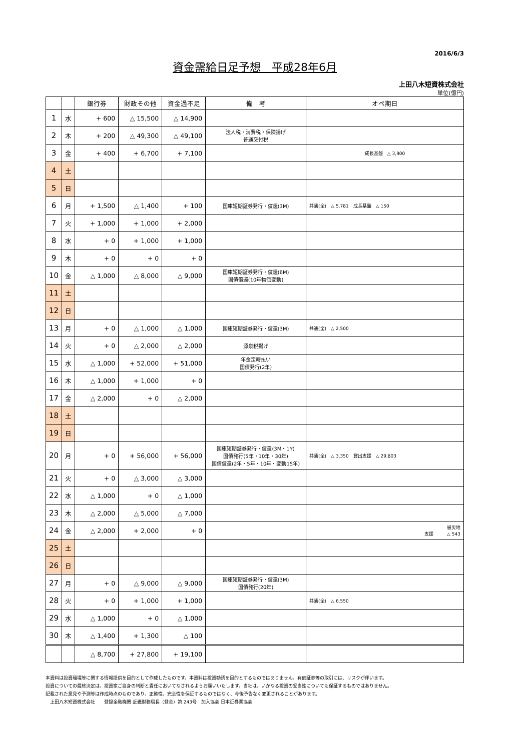2016/6/3
資金需給日足予想　平成28年6月
上田八木短資株式会社
単位(億円)
| | | 銀行券 | 財政その他 | 資金過不足 | 備 考 | オペ期日 |
| --- | --- | --- | --- | --- | --- | --- |
| 1 | 水 | + 600 | △ 15,500 | △ 14,900 | | |
| 2 | 木 | + 200 | △ 49,300 | △ 49,100 | 法人税・消費税・保険揚げ 普通交付税 | |
| 3 | 金 | + 400 | + 6,700 | + 7,100 | | 成長基盤 △ 3,900 |
| 4 | 土 | | | | | |
| 5 | 日 | | | | | |
| 6 | 月 | + 1,500 | △ 1,400 | + 100 | 国庫短期証券発行・償還(3M) | 共通(全) △ 5,781 成長基盤 △ 150 |
| 7 | 火 | + 1,000 | + 1,000 | + 2,000 | | |
| 8 | 水 | + 0 | + 1,000 | + 1,000 | | |
| 9 | 木 | + 0 | + 0 | + 0 | | |
| 10 | 金 | △ 1,000 | △ 8,000 | △ 9,000 | 国庫短期証券発行・償還(6M) 国債償還(10年物価変動) | |
| 11 | 土 | | | | | |
| 12 | 日 | | | | | |
| 13 | 月 | + 0 | △ 1,000 | △ 1,000 | 国庫短期証券発行・償還(3M) | 共通(全) △ 2,500 |
| 14 | 火 | + 0 | △ 2,000 | △ 2,000 | 源泉税揚げ | |
| 15 | 水 | △ 1,000 | + 52,000 | + 51,000 | 年金定時払い 国債発行(2年) | |
| 16 | 木 | △ 1,000 | + 1,000 | + 0 | | |
| 17 | 金 | △ 2,000 | + 0 | △ 2,000 | | |
| 18 | 土 | | | | | |
| 19 | 日 | | | | | |
| 20 | 月 | + 0 | + 56,000 | + 56,000 | 国庫短期証券発行・償還(3M・1Y) 国債発行(5年・10年・30年) 国債償還(2年・5年・10年・変動15年) | 共通(全) △ 3,350 貸出支援 △ 29,803 |
| 21 | 火 | + 0 | △ 3,000 | △ 3,000 | | |
| 22 | 水 | △ 1,000 | + 0 | △ 1,000 | | |
| 23 | 木 | △ 2,000 | △ 5,000 | △ 7,000 | | |
| 24 | 金 | △ 2,000 | + 2,000 | + 0 | | 被災地 支援 △ 543 |
| 25 | 土 | | | | | |
| 26 | 日 | | | | | |
| 27 | 月 | + 0 | △ 9,000 | △ 9,000 | 国庫短期証券発行・償還(3M) 国債発行(20年) | |
| 28 | 火 | + 0 | + 1,000 | + 1,000 | | 共通(全) △ 6,550 |
| 29 | 水 | △ 1,000 | + 0 | △ 1,000 | | |
| 30 | 木 | △ 1,400 | + 1,300 | △ 100 | | |
| | | △ 8,700 | + 27,800 | + 19,100 | | |
本資料は投資環境等に関する情報提供を目的として作成したものです。本資料は投資勧誘を目的とするものではありません。有価証券等の取引には、リスクが伴います。
投資についての最終決定は、投資家ご自身の判断と責任においてなされるようお願いいたします。当社は、いかなる投資の妥当性についても保証するものではありません。
記載された意見や予測等は作成時点のものであり、正確性、完全性を保証するものではなく、今後予告なく変更されることがあります。
　上田八木短資株式会社　　登録金融機関 近畿財務局長（登金）第 243号　加入協会 日本証券業協会